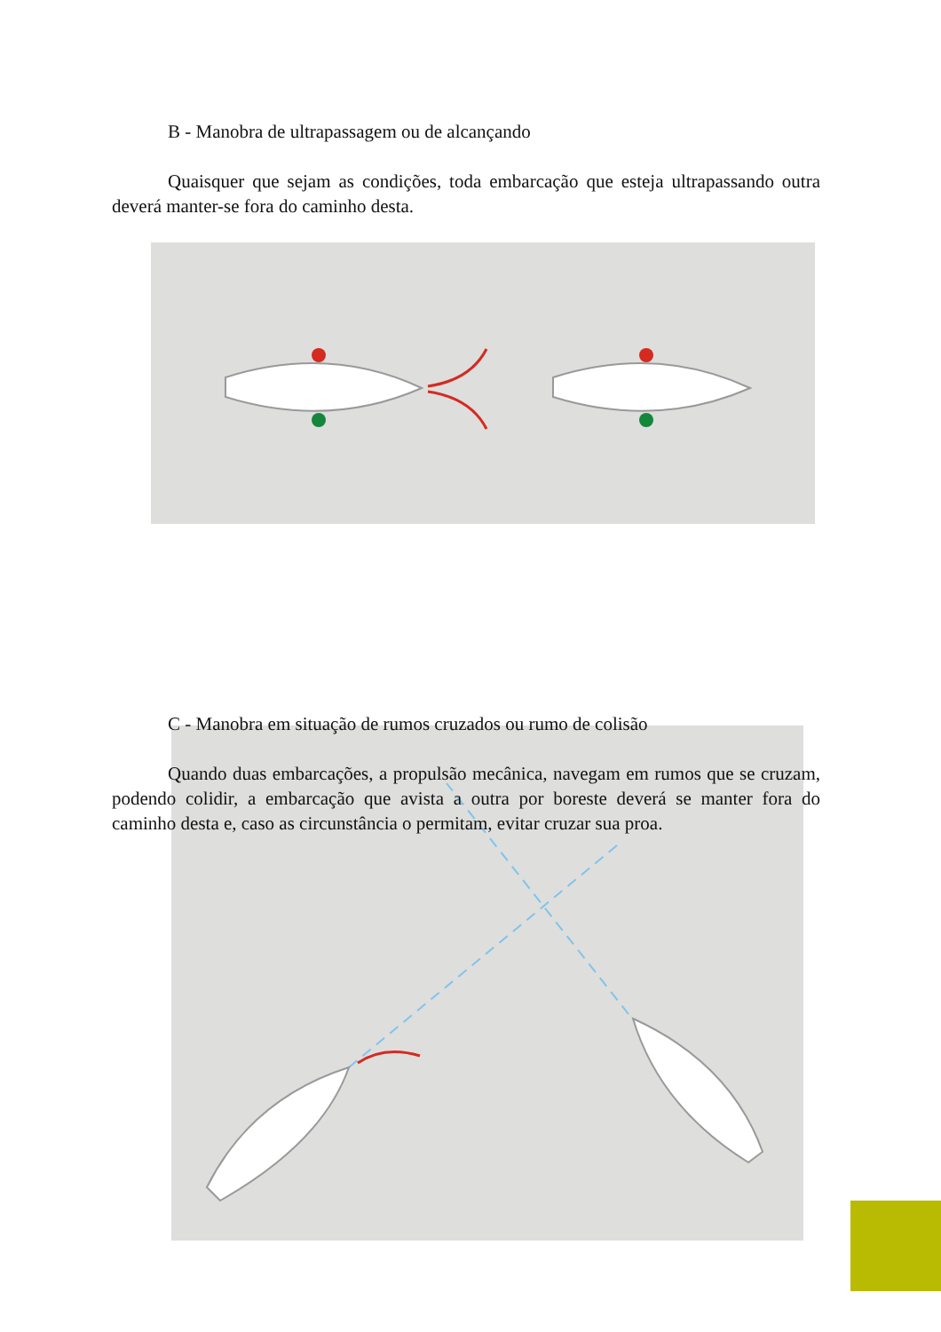B - Manobra de ultrapassagem ou de alcançando
Quaisquer que sejam as condições, toda embarcação que esteja ultrapassando outra deverá manter-se fora do caminho desta.
C - Manobra em situação de rumos cruzados ou rumo de colisão
Quando duas embarcações, a propulsão mecânica, navegam em rumos que se cruzam, podendo colidir, a embarcação que avista a outra por boreste deverá se manter fora do caminho desta e, caso as circunstância o permitam, evitar cruzar sua proa.